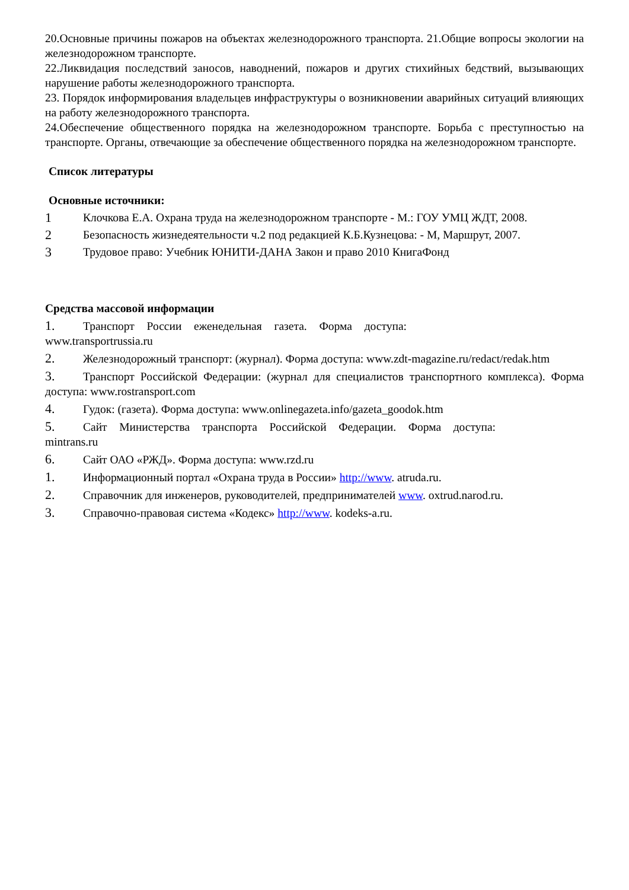20.Основные причины пожаров на объектах железнодорожного транспорта. 21.Общие вопросы экологии на железнодорожном транспорте.
22.Ликвидация последствий заносов, наводнений, пожаров и других стихийных бедствий, вызывающих нарушение работы железнодорожного транспорта.
23. Порядок информирования владельцев инфраструктуры о возникновении аварийных ситуаций влияющих на работу железнодорожного транспорта.
24.Обеспечение общественного порядка на железнодорожном транспорте. Борьба с преступностью на транспорте. Органы, отвечающие за обеспечение общественного порядка на железнодорожном транспорте.
Список литературы
Основные источники:
1 Клочкова Е.А. Охрана труда на железнодорожном транспорте - М.: ГОУ УМЦ ЖДТ, 2008.
2 Безопасность жизнедеятельности ч.2 под редакцией К.Б.Кузнецова: - М, Маршрут, 2007.
3 Трудовое право: Учебник ЮНИТИ-ДАНА Закон и право 2010 КнигаФонд
Средства массовой информации
1. Транспорт России еженедельная газета. Форма доступа: www.transportrussia.ru
2. Железнодорожный транспорт: (журнал). Форма доступа: www.zdt-magazine.ru/redact/redak.htm
3. Транспорт Российской Федерации: (журнал для специалистов транспортного комплекса). Форма доступа: www.rostransport.com
4. Гудок: (газета). Форма доступа: www.onlinegazeta.info/gazeta_goodok.htm
5. Сайт Министерства транспорта Российской Федерации. Форма доступа: mintrans.ru
6. Сайт ОАО «РЖД». Форма доступа: www.rzd.ru
1. Информационный портал «Охрана труда в России» http://www. atruda.ru.
2. Справочник для инженеров, руководителей, предпринимателей www. oxtrud.narod.ru.
3. Справочно-правовая система «Кодекс» http://www. kodeks-a.ru.